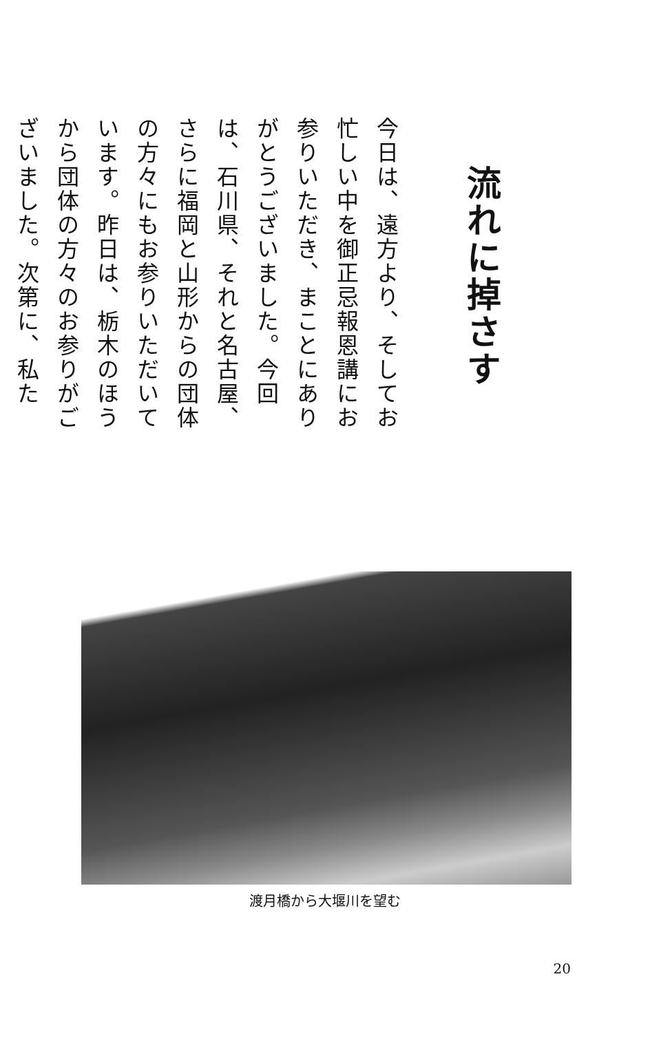流れに掉さす
今日は、遠方より、そしてお忙しい中を御正忌報恩講にお参りいただき、まことにありがとうございました。今回は、石川県、それと名古屋、さらに福岡と山形からの団体の方々にもお参りいただいています。昨日は、栃木のほうから団体の方々のお参りがございました。次第に、私た
渡月橋から大堰川を望む
20